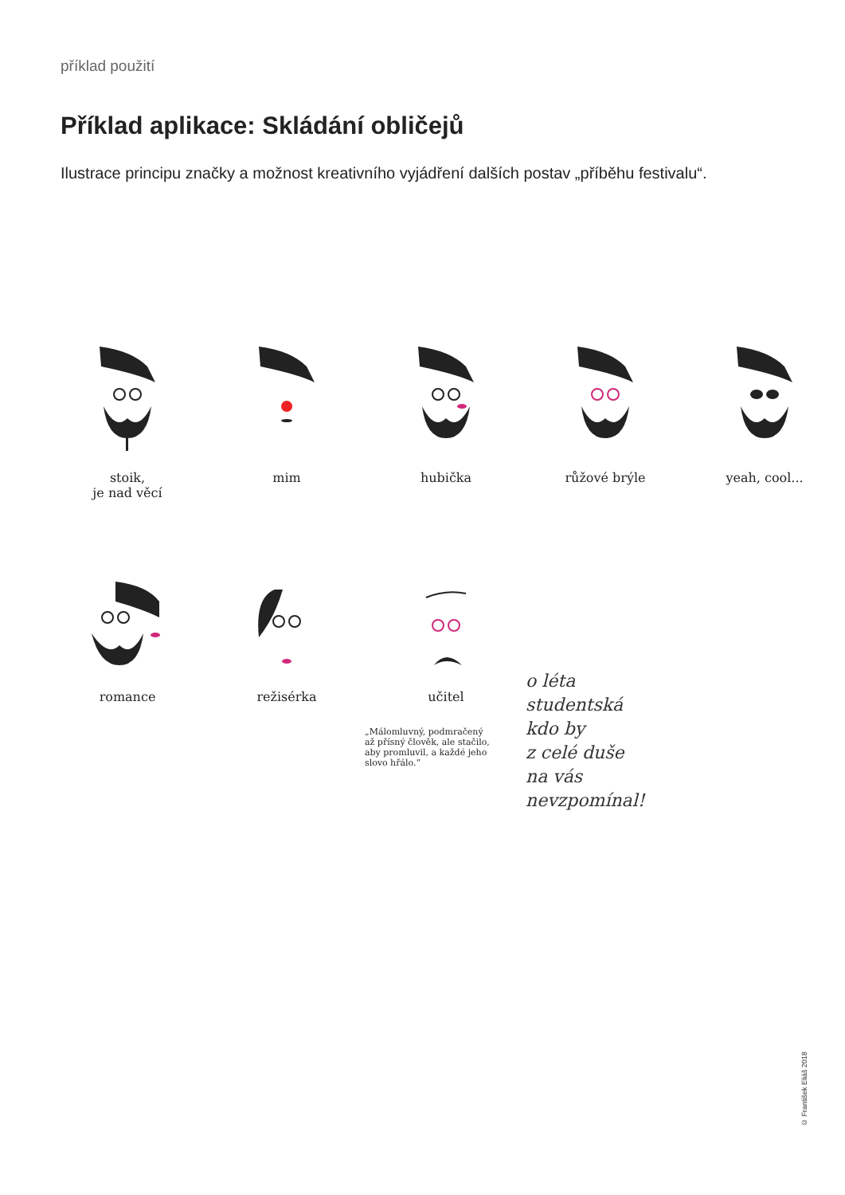příklad použití
Příklad aplikace: Skládání obličejů
Ilustrace principu značky a možnost kreativního vyjádření dalších postav „příběhu festivalu“.
stoik,
je nad věcí
mim hubička růžové brýle yeah, cool...
romance režisérka učitel
„Málomluvný, podmračený
až přísný člověk, ale stačilo,
aby promluvil, a každé jeho
slovo hřálo.“
o léta
studentská
kdo by
z celé duše
na vás
nevzpomínal!
© František Eliáš 2018